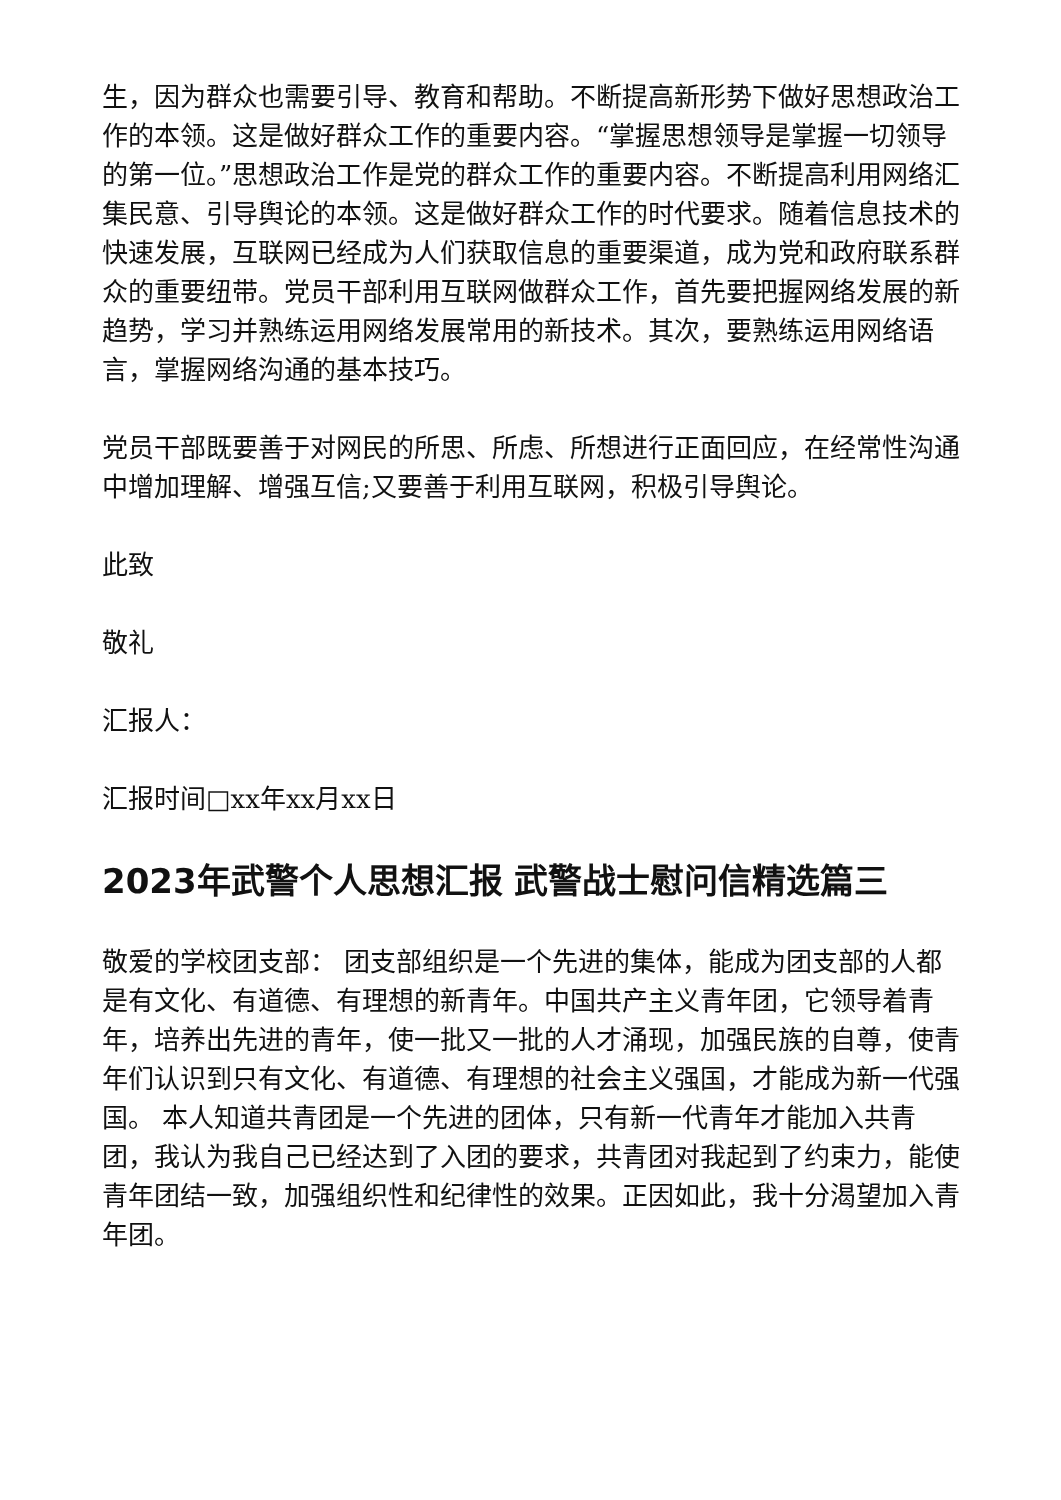生，因为群众也需要引导、教育和帮助。不断提高新形势下做好思想政治工作的本领。这是做好群众工作的重要内容。“掌握思想领导是掌握一切领导的第一位。”思想政治工作是党的群众工作的重要内容。不断提高利用网络汇集民意、引导舆论的本领。这是做好群众工作的时代要求。随着信息技术的快速发展，互联网已经成为人们获取信息的重要渠道，成为党和政府联系群众的重要纽带。党员干部利用互联网做群众工作，首先要把握网络发展的新趋势，学习并熟练运用网络发展常用的新技术。其次，要熟练运用网络语言，掌握网络沟通的基本技巧。
党员干部既要善于对网民的所思、所虑、所想进行正面回应，在经常性沟通中增加理解、增强互信;又要善于利用互联网，积极引导舆论。
此致
敬礼
汇报人：
汇报时间□xx年xx月xx日
2023年武警个人思想汇报 武警战士慰问信精选篇三
敬爱的学校团支部： 团支部组织是一个先进的集体，能成为团支部的人都是有文化、有道德、有理想的新青年。中国共产主义青年团，它领导着青年，培养出先进的青年，使一批又一批的人才涌现，加强民族的自尊，使青年们认识到只有文化、有道德、有理想的社会主义强国，才能成为新一代强国。 本人知道共青团是一个先进的团体，只有新一代青年才能加入共青团，我认为我自己已经达到了入团的要求，共青团对我起到了约束力，能使青年团结一致，加强组织性和纪律性的效果。正因如此，我十分渴望加入青年团。